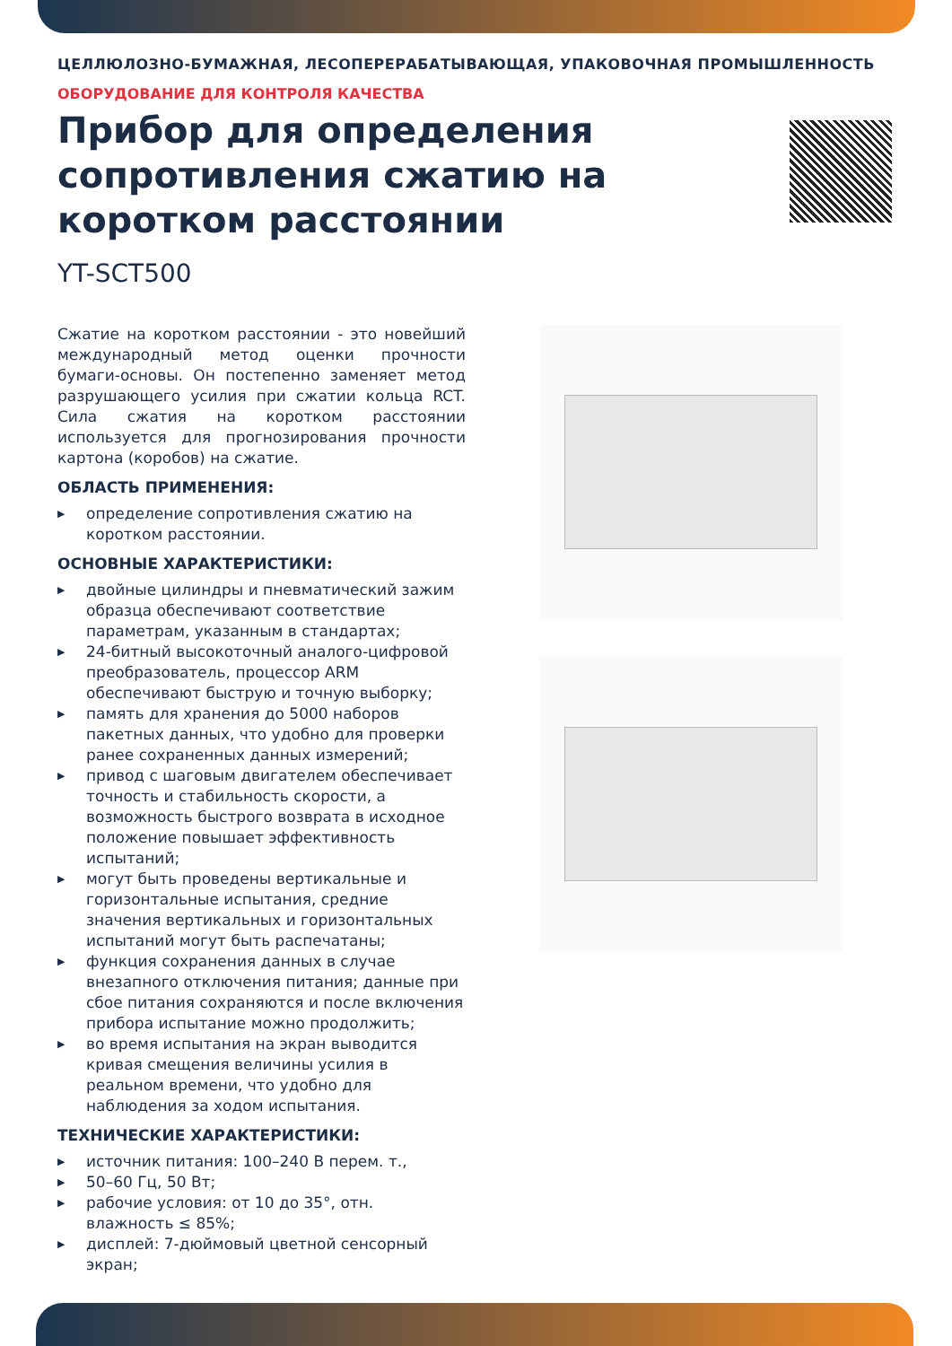ЦЕЛЛЮЛОЗНО-БУМАЖНАЯ, ЛЕСОПЕРЕРАБАТЫВАЮЩАЯ, УПАКОВОЧНАЯ ПРОМЫШЛЕННОСТЬ
ОБОРУДОВАНИЕ ДЛЯ КОНТРОЛЯ КАЧЕСТВА
Прибор для определения сопротивления сжатию на коротком расстоянии
YT-SCT500
Сжатие на коротком расстоянии - это новейший международный метод оценки прочности бумаги-основы. Он постепенно заменяет метод разрушающего усилия при сжатии кольца RCT. Сила сжатия на коротком расстоянии используется для прогнозирования прочности картона (коробов) на сжатие.
ОБЛАСТЬ ПРИМЕНЕНИЯ:
▶ определение сопротивления сжатию на коротком расстоянии.
ОСНОВНЫЕ ХАРАКТЕРИСТИКИ:
▶ двойные цилиндры и пневматический зажим образца обеспечивают соответствие параметрам, указанным в стандартах;
▶ 24-битный высокоточный аналого-цифровой преобразователь, процессор ARM обеспечивают быструю и точную выборку;
▶ память для хранения до 5000 наборов пакетных данных, что удобно для проверки ранее сохраненных данных измерений;
▶ привод с шаговым двигателем обеспечивает точность и стабильность скорости, а возможность быстрого возврата в исходное положение повышает эффективность испытаний;
▶ могут быть проведены вертикальные и горизонтальные испытания, средние значения вертикальных и горизонтальных испытаний могут быть распечатаны;
▶ функция сохранения данных в случае внезапного отключения питания; данные при сбое питания сохраняются и после включения прибора испытание можно продолжить;
▶ во время испытания на экран выводится кривая смещения величины усилия в реальном времени, что удобно для наблюдения за ходом испытания.
ТЕХНИЧЕСКИЕ ХАРАКТЕРИСТИКИ:
▶ источник питания: 100–240 В перем. т.,
▶ 50–60 Гц, 50 Вт;
▶ рабочие условия: от 10 до 35°, отн. влажность ≤ 85%;
▶ дисплей: 7-дюймовый цветной сенсорный экран;